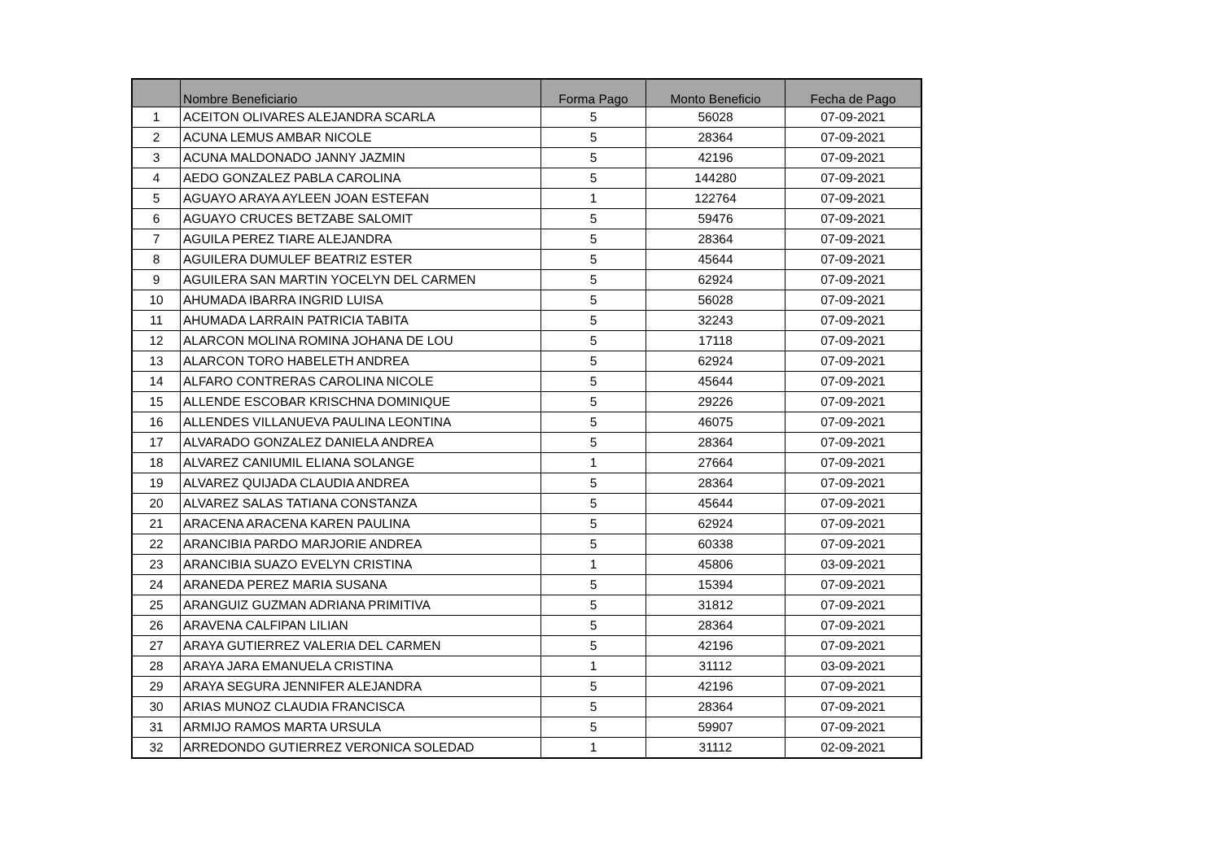| | Nombre Beneficiario | Forma Pago | Monto Beneficio | Fecha de Pago |
| --- | --- | --- | --- | --- |
| 1 | ACEITON OLIVARES ALEJANDRA SCARLA | 5 | 56028 | 07-09-2021 |
| 2 | ACUNA LEMUS AMBAR NICOLE | 5 | 28364 | 07-09-2021 |
| 3 | ACUNA MALDONADO JANNY JAZMIN | 5 | 42196 | 07-09-2021 |
| 4 | AEDO GONZALEZ PABLA CAROLINA | 5 | 144280 | 07-09-2021 |
| 5 | AGUAYO ARAYA AYLEEN JOAN ESTEFAN | 1 | 122764 | 07-09-2021 |
| 6 | AGUAYO CRUCES BETZABE SALOMIT | 5 | 59476 | 07-09-2021 |
| 7 | AGUILA PEREZ TIARE ALEJANDRA | 5 | 28364 | 07-09-2021 |
| 8 | AGUILERA DUMULEF BEATRIZ ESTER | 5 | 45644 | 07-09-2021 |
| 9 | AGUILERA SAN MARTIN YOCELYN DEL CARMEN | 5 | 62924 | 07-09-2021 |
| 10 | AHUMADA IBARRA INGRID LUISA | 5 | 56028 | 07-09-2021 |
| 11 | AHUMADA LARRAIN PATRICIA TABITA | 5 | 32243 | 07-09-2021 |
| 12 | ALARCON MOLINA ROMINA JOHANA DE LOU | 5 | 17118 | 07-09-2021 |
| 13 | ALARCON TORO HABELETH ANDREA | 5 | 62924 | 07-09-2021 |
| 14 | ALFARO CONTRERAS CAROLINA NICOLE | 5 | 45644 | 07-09-2021 |
| 15 | ALLENDE ESCOBAR KRISCHNA DOMINIQUE | 5 | 29226 | 07-09-2021 |
| 16 | ALLENDES VILLANUEVA PAULINA LEONTINA | 5 | 46075 | 07-09-2021 |
| 17 | ALVARADO GONZALEZ DANIELA ANDREA | 5 | 28364 | 07-09-2021 |
| 18 | ALVAREZ CANIUMIL ELIANA SOLANGE | 1 | 27664 | 07-09-2021 |
| 19 | ALVAREZ QUIJADA CLAUDIA ANDREA | 5 | 28364 | 07-09-2021 |
| 20 | ALVAREZ SALAS TATIANA CONSTANZA | 5 | 45644 | 07-09-2021 |
| 21 | ARACENA ARACENA KAREN PAULINA | 5 | 62924 | 07-09-2021 |
| 22 | ARANCIBIA PARDO MARJORIE ANDREA | 5 | 60338 | 07-09-2021 |
| 23 | ARANCIBIA SUAZO EVELYN CRISTINA | 1 | 45806 | 03-09-2021 |
| 24 | ARANEDA PEREZ MARIA SUSANA | 5 | 15394 | 07-09-2021 |
| 25 | ARANGUIZ GUZMAN ADRIANA PRIMITIVA | 5 | 31812 | 07-09-2021 |
| 26 | ARAVENA CALFIPAN LILIAN | 5 | 28364 | 07-09-2021 |
| 27 | ARAYA GUTIERREZ VALERIA DEL CARMEN | 5 | 42196 | 07-09-2021 |
| 28 | ARAYA JARA EMANUELA CRISTINA | 1 | 31112 | 03-09-2021 |
| 29 | ARAYA SEGURA JENNIFER ALEJANDRA | 5 | 42196 | 07-09-2021 |
| 30 | ARIAS MUNOZ CLAUDIA FRANCISCA | 5 | 28364 | 07-09-2021 |
| 31 | ARMIJO RAMOS MARTA URSULA | 5 | 59907 | 07-09-2021 |
| 32 | ARREDONDO GUTIERREZ VERONICA SOLEDAD | 1 | 31112 | 02-09-2021 |